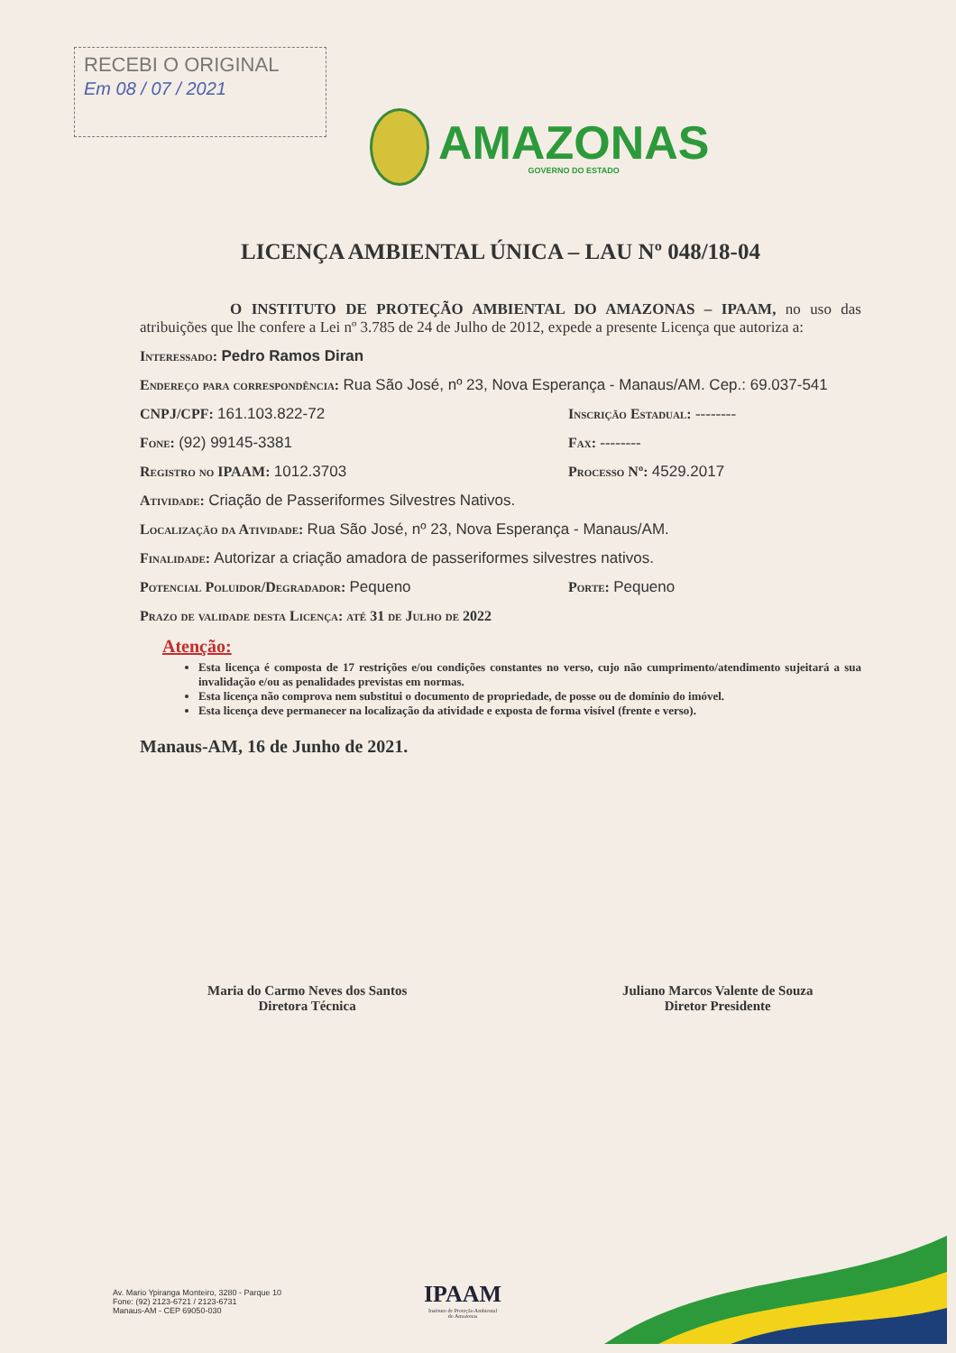RECEBI O ORIGINAL
Em 08 / 07 / 2021
AMAZONAS
GOVERNO DO ESTADO
LICENÇA AMBIENTAL ÚNICA – LAU Nº 048/18-04
O INSTITUTO DE PROTEÇÃO AMBIENTAL DO AMAZONAS – IPAAM, no uso das atribuições que lhe confere a Lei nº 3.785 de 24 de Julho de 2012, expede a presente Licença que autoriza a:
Interessado: Pedro Ramos Diran
Endereço para correspondência: Rua São José, nº 23, Nova Esperança - Manaus/AM. Cep.: 69.037-541
CNPJ/CPF: 161.103.822-72 Inscrição Estadual: --------
Fone: (92) 99145-3381 Fax: --------
Registro no IPAAM: 1012.3703 Processo Nº: 4529.2017
Atividade: Criação de Passeriformes Silvestres Nativos.
Localização da Atividade: Rua São José, nº 23, Nova Esperança - Manaus/AM.
Finalidade: Autorizar a criação amadora de passeriformes silvestres nativos.
Potencial Poluidor/Degradador: Pequeno Porte: Pequeno
Prazo de validade desta Licença: até 31 de Julho de 2022
Atenção:
Esta licença é composta de 17 restrições e/ou condições constantes no verso, cujo não cumprimento/atendimento sujeitará a sua invalidação e/ou as penalidades previstas em normas.
Esta licença não comprova nem substitui o documento de propriedade, de posse ou de domínio do imóvel.
Esta licença deve permanecer na localização da atividade e exposta de forma visível (frente e verso).
Manaus-AM, 16 de Junho de 2021.
Maria do Carmo Neves dos Santos
Diretora Técnica
Juliano Marcos Valente de Souza
Diretor Presidente
Av. Mario Ypiranga Monteiro, 3280 - Parque 10
Fone: (92) 2123-6721 / 2123-6731
Manaus-AM - CEP 69050-030
IPAAM
Instituto de Proteção Ambiental
do Amazonas